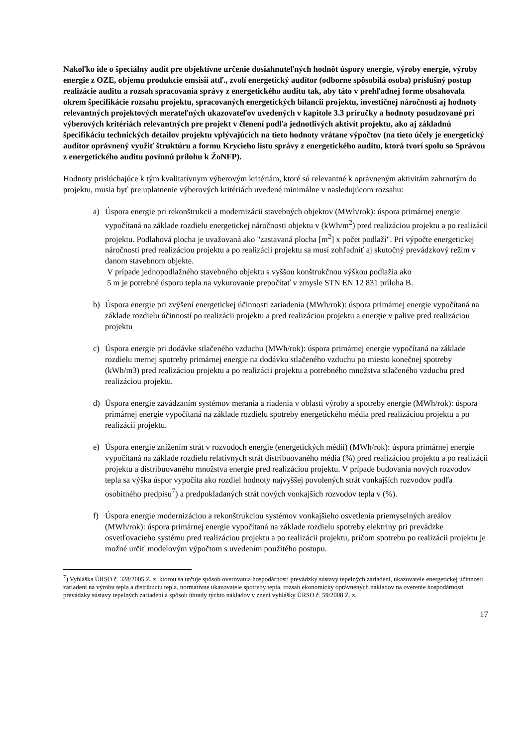Nakoľko ide o špeciálny audit pre objektívne určenie dosiahnuteľných hodnôt úspory energie, výroby energie, výroby energie z OZE, objemu produkcie emsisií atď., zvolí energetický audítor (odborne spôsobilá osoba) príslušný postup realizácie auditu a rozsah spracovania správy z energetického auditu tak, aby táto v prehľadnej forme obsahovala okrem špecifikácie rozsahu projektu, spracovaných energetických bilancií projektu, investičnej náročnosti aj hodnoty relevantných projektových merateľných ukazovateľov uvedených v kapitole 3.3 príručky a hodnoty posudzované pri výberových kritériách relevantných pre projekt v členení podľa jednotlivých aktivít projektu, ako aj základnú špecifikáciu technických detailov projektu vplývajúcich na tieto hodnoty vrátane výpočtov (na tieto účely je energetický audítor oprávnený využiť štruktúru a formu Krycieho listu správy z energetického auditu, ktorá tvorí spolu so Správou z energetického auditu povinnú prílohu k ŽoNFP).
Hodnoty prislúchajúce k tým kvalitatívnym výberovým kritériám, ktoré sú relevantné k oprávneným aktivitám zahrnutým do projektu, musia byť pre uplatnenie výberových kritériách uvedené minimálne v nasledujúcom rozsahu:
a) Úspora energie pri rekonštrukcii a modernizácii stavebných objektov (MWh/rok): úspora primárnej energie vypočítaná na základe rozdielu energetickej náročnosti objektu v (kWh/m<sup>2</sup>) pred realizáciou projektu a po realizácii projektu. Podlahová plocha je uvažovaná ako "zastavaná plocha [m<sup>2</sup>] x počet podlaží". Pri výpočte energetickej náročnosti pred realizáciou projektu a po realizácii projektu sa musí zohľadniť aj skutočný prevádzkový režim v danom stavebnom objekte.
V prípade jednopodlažného stavebného objektu s vyššou konštrukčnou výškou podlažia ako
5 m je potrebné úsporu tepla na vykurovanie prepočítať v zmysle STN EN 12 831 príloha B.
b) Úspora energie pri zvýšení energetickej účinnosti zariadenia (MWh/rok): úspora primárnej energie vypočítaná na základe rozdielu účinností po realizácii projektu a pred realizáciou projektu a energie v palive pred realizáciou projektu
c) Úspora energie pri dodávke stlačeného vzduchu (MWh/rok): úspora primárnej energie vypočítaná na základe rozdielu mernej spotreby primárnej energie na dodávku stlačeného vzduchu po miesto konečnej spotreby (kWh/m3) pred realizáciou projektu a po realizácii projektu a potrebného množstva stlačeného vzduchu pred realizáciou projektu.
d) Úspora energie zavádzaním systémov merania a riadenia v oblasti výroby a spotreby energie (MWh/rok): úspora primárnej energie vypočítaná na základe rozdielu spotreby energetického média pred realizáciou projektu a po realizácii projektu.
e) Úspora energie znížením strát v rozvodoch energie (energetických médií) (MWh/rok): úspora primárnej energie vypočítaná na základe rozdielu relatívnych strát distribuovaného média (%) pred realizáciou projektu a po realizácii projektu a distribuovaného množstva energie pred realizáciou projektu. V prípade budovania nových rozvodov tepla sa výška úspor vypočíta ako rozdiel hodnoty najvyššej povolených strát vonkajších rozvodov podľa osobitného predpisu<sup>7</sup>) a predpokladaných strát nových vonkajších rozvodov tepla v (%).
f) Úspora energie modernizáciou a rekonštrukciou systémov vonkajšieho osvetlenia priemyselných areálov (MWh/rok): úspora primárnej energie vypočítaná na základe rozdielu spotreby elektriny pri prevádzke osvetľovacieho systému pred realizáciou projektu a po realizácii projektu, pričom spotrebu po realizácii projektu je možné určiť modelovým výpočtom s uvedením použitého postupu.
<sup>7</sup>) Vyhláška ÚRSO č. 328/2005 Z. z. ktorou sa určuje spôsob overovania hospodárnosti prevádzky sústavy tepelných zariadení, ukazovatele energetickej účinnosti zariadení na výrobu tepla a distribúciu tepla, normatívne ukazovatele spotreby tepla, rozsah ekonomicky oprávnených nákladov na overenie hospodárnosti prevádzky sústavy tepelných zariadení a spôsob úhrady týchto nákladov v znení vyhlášky ÚRSO č. 59/2008 Z. z.
17